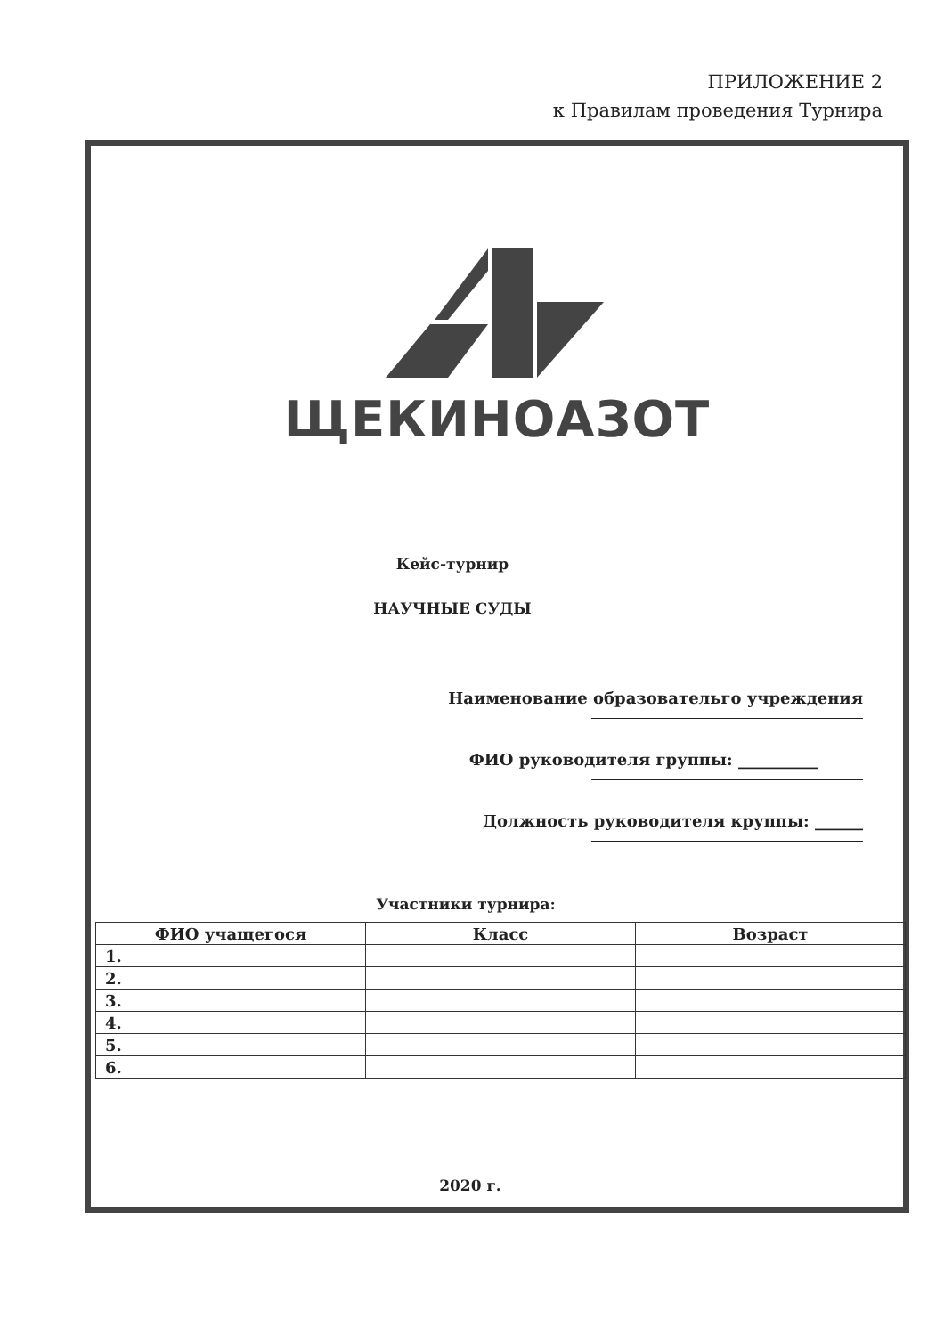ПРИЛОЖЕНИЕ 2
к Правилам проведения Турнира
ЩЕКИНОАЗОТ
Кейс-турнир
НАУЧНЫЕ СУДЫ
Наименование образовательго учреждения
ФИО руководителя группы: __________
Должность руководителя круппы: ______
Участники турнира:
| ФИО учащегося | Класс | Возраст |
| --- | --- | --- |
| 1. | | |
| 2. | | |
| 3. | | |
| 4. | | |
| 5. | | |
| 6. | | |
2020 г.